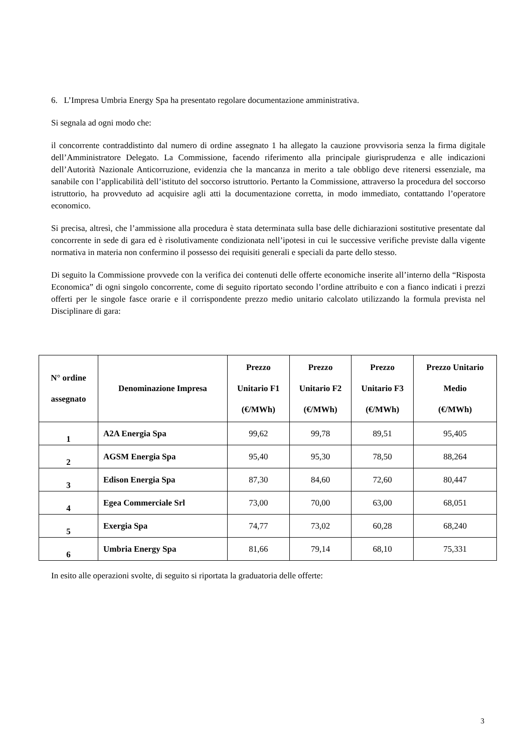6. L’Impresa Umbria Energy Spa ha presentato regolare documentazione amministrativa.
Si segnala ad ogni modo che:
il concorrente contraddistinto dal numero di ordine assegnato 1 ha allegato la cauzione provvisoria senza la firma digitale dell’Amministratore Delegato. La Commissione, facendo riferimento alla principale giurisprudenza e alle indicazioni dell’Autorità Nazionale Anticorruzione, evidenzia che la mancanza in merito a tale obbligo deve ritenersi essenziale, ma sanabile con l’applicabilità dell’istituto del soccorso istruttorio. Pertanto la Commissione, attraverso la procedura del soccorso istruttorio, ha provveduto ad acquisire agli atti la documentazione corretta, in modo immediato, contattando l’operatore economico.
Si precisa, altresì, che l’ammissione alla procedura è stata determinata sulla base delle dichiarazioni sostitutive presentate dal concorrente in sede di gara ed è risolutivamente condizionata nell’ipotesi in cui le successive verifiche previste dalla vigente normativa in materia non confermino il possesso dei requisiti generali e speciali da parte dello stesso.
Di seguito la Commissione provvede con la verifica dei contenuti delle offerte economiche inserite all’interno della “Risposta Economica” di ogni singolo concorrente, come di seguito riportato secondo l’ordine attribuito e con a fianco indicati i prezzi offerti per le singole fasce orarie e il corrispondente prezzo medio unitario calcolato utilizzando la formula prevista nel Disciplinare di gara:
| N° ordine assegnato | Denominazione Impresa | Prezzo Unitario F1 (€/MWh) | Prezzo Unitario F2 (€/MWh) | Prezzo Unitario F3 (€/MWh) | Prezzo Unitario Medio (€/MWh) |
| --- | --- | --- | --- | --- | --- |
| 1 | A2A Energia Spa | 99,62 | 99,78 | 89,51 | 95,405 |
| 2 | AGSM Energia Spa | 95,40 | 95,30 | 78,50 | 88,264 |
| 3 | Edison Energia Spa | 87,30 | 84,60 | 72,60 | 80,447 |
| 4 | Egea Commerciale Srl | 73,00 | 70,00 | 63,00 | 68,051 |
| 5 | Exergia Spa | 74,77 | 73,02 | 60,28 | 68,240 |
| 6 | Umbria Energy Spa | 81,66 | 79,14 | 68,10 | 75,331 |
In esito alle operazioni svolte, di seguito si riportata la graduatoria delle offerte:
3